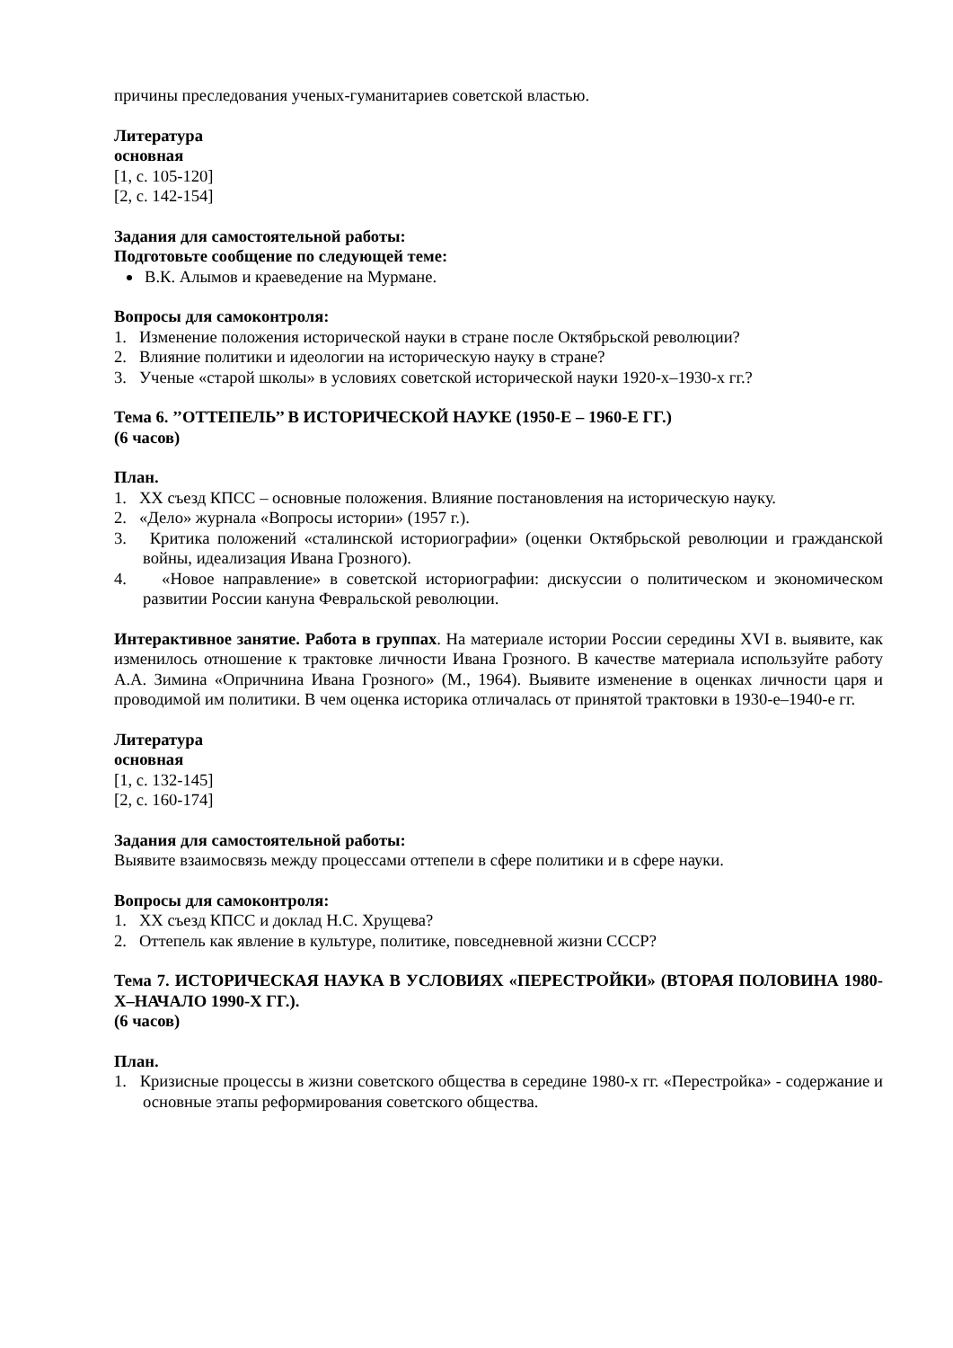причины преследования ученых-гуманитариев советской властью.
Литература
основная
[1, с. 105-120]
[2, с. 142-154]
Задания для самостоятельной работы:
Подготовьте сообщение по следующей теме:
В.К. Алымов и краеведение на Мурмане.
Вопросы для самоконтроля:
1. Изменение положения исторической науки в стране после Октябрьской революции?
2. Влияние политики и идеологии на историческую науку в стране?
3. Ученые «старой школы» в условиях советской исторической науки 1920-х–1930-х гг.?
Тема 6. ’’ОТТЕПЕЛЬ’’ В ИСТОРИЧЕСКОЙ НАУКЕ (1950-Е – 1960-Е ГГ.)
(6 часов)
План.
1. XX съезд КПСС – основные положения. Влияние постановления на историческую науку.
2. «Дело» журнала «Вопросы истории» (1957 г.).
3. Критика положений «сталинской историографии» (оценки Октябрьской революции и гражданской войны, идеализация Ивана Грозного).
4. «Новое направление» в советской историографии: дискуссии о политическом и экономическом развитии России кануна Февральской революции.
Интерактивное занятие. Работа в группах. На материале истории России середины XVI в. выявите, как изменилось отношение к трактовке личности Ивана Грозного. В качестве материала используйте работу А.А. Зимина «Опричнина Ивана Грозного» (М., 1964). Выявите изменение в оценках личности царя и проводимой им политики. В чем оценка историка отличалась от принятой трактовки в 1930-е–1940-е гг.
Литература
основная
[1, с. 132-145]
[2, с. 160-174]
Задания для самостоятельной работы:
Выявите взаимосвязь между процессами оттепели в сфере политики и в сфере науки.
Вопросы для самоконтроля:
1. XX съезд КПСС и доклад Н.С. Хрущева?
2. Оттепель как явление в культуре, политике, повседневной жизни СССР?
Тема 7. ИСТОРИЧЕСКАЯ НАУКА В УСЛОВИЯХ «ПЕРЕСТРОЙКИ» (ВТОРАЯ ПОЛОВИНА 1980-Х–НАЧАЛО 1990-Х ГГ.).
(6 часов)
План.
1. Кризисные процессы в жизни советского общества в середине 1980-х гг. «Перестройка» - содержание и основные этапы реформирования советского общества.